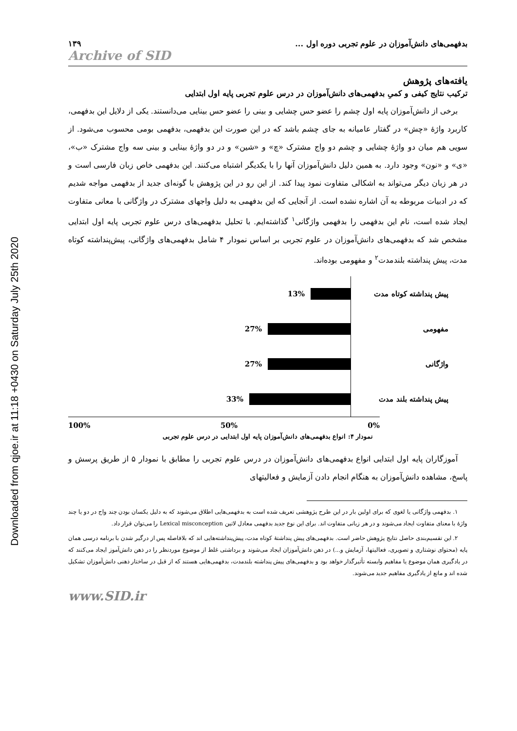Downloaded from qjoe.ir at 11:18 +0430 on Saturday July 25th 2020
بدفهمی‌های دانش‌آموزان در علوم تجربی دوره اول ... ۱۳۹
Archive of SID
یافته‌های پژوهش
ترکیب نتایج کیفی و کمیِ بدفهمی‌های دانش‌آموزان در درس علوم تجربی پایه اول ابتدایی
برخی از دانش‌آموزان پایه اول چشم را عضو حس چشایی و بینی را عضو حس بینایی می‌دانستند. یکی از دلایل این بدفهمی، کاربرد واژهٔ «چش» در گفتار عامیانه به جای چشم باشد که در این صورت این بدفهمی، بدفهمی بومی محسوب می‌شود. از سویی هم میان دو واژهٔ چشایی و چشم دو واج مشترک «چ» و «شین» و در دو واژهٔ بینایی و بینی سه واج مشترک «ب»، «ی» و «نون» وجود دارد. به همین دلیل دانش‌آموزان آنها را با یکدیگر اشتباه می‌کنند. این بدفهمی خاص زبان فارسی است و در هر زبان دیگر می‌تواند به اشکالی متفاوت نمود پیدا کند. از این رو در این پژوهش با گونه‌ای جدید از بدفهمی مواجه شدیم که در ادبیات مربوطه به آن اشاره نشده است. از آنجایی که این بدفهمی به دلیل واجهای مشترک در واژگانی با معانی متفاوت ایجاد شده است، نام این بدفهمی را بدفهمی واژگانی<sup>۱</sup> گذاشته‌ایم. با تحلیل بدفهمی‌های درس علوم تجربی پایه اول ابتدایی مشخص شد که بدفهمی‌های دانش‌آموزان در علوم تجربی بر اساس نمودار ۴ شامل بدفهمی‌های واژگانی، پیش‌پنداشته کوتاه مدت، پیش پنداشته بلندمدت<sup>۲</sup> و مفهومی بوده‌اند.
13%
پیش پنداشته کوتاه مدت
27%
مفهومی
27%
واژگانی
33%
پیش پنداشته بلند مدت
100% 50% 0%
نمودار ۴: انواع بدفهمی‌های دانش‌آموزان پایه اول ابتدایی در درس علوم تجربی
آموزگاران پایه اول ابتدایی انواع بدفهمی‌های دانش‌آموزان در درس علوم تجربی را مطابق با نمودار ۵ از طریق پرسش و پاسخ، مشاهده دانش‌آموزان به هنگام انجام دادن آزمایش و فعالیتهای
۱. بدفهمی واژگانی یا لغوی که برای اولین بار در این طرح پژوهشی تعریف شده است به بدفهمی‌هایی اطلاق می‌شوند که به دلیل یکسان بودن چند واج در دو یا چند واژهٔ با معنای متفاوت ایجاد می‌شوند و در هر زبانی متفاوت اند. برای این نوع جدید بدفهمی معادل لاتین Lexical misconception را می‌توان قرار داد.
۲. این تقسیم‌بندی حاصل نتایج پژوهش حاضر است. بدفهمی‌های پیش پنداشتهٔ کوتاه مدت، پیش‌پنداشته‌هایی اند که بلافاصله پس از درگیر شدن با برنامه درسی همان پایه (محتوای نوشتاری و تصویری، فعالیتها، آزمایش و...) در ذهن دانش‌آموزان ایجاد می‌شوند و برداشتی غلط از موضوع موردنظر را در ذهن دانش‌آموز ایجاد می‌کنند که در یادگیری همان موضوع یا مفاهیم وابسته تأثیرگذار خواهد بود و بدفهمی‌های پیش پنداشته بلندمدت، بدفهمی‌هایی هستند که از قبل در ساختار ذهنی دانش‌آموزان تشکیل شده اند و مانع از یادگیری مفاهیم جدید می‌شوند.
www.SID.ir